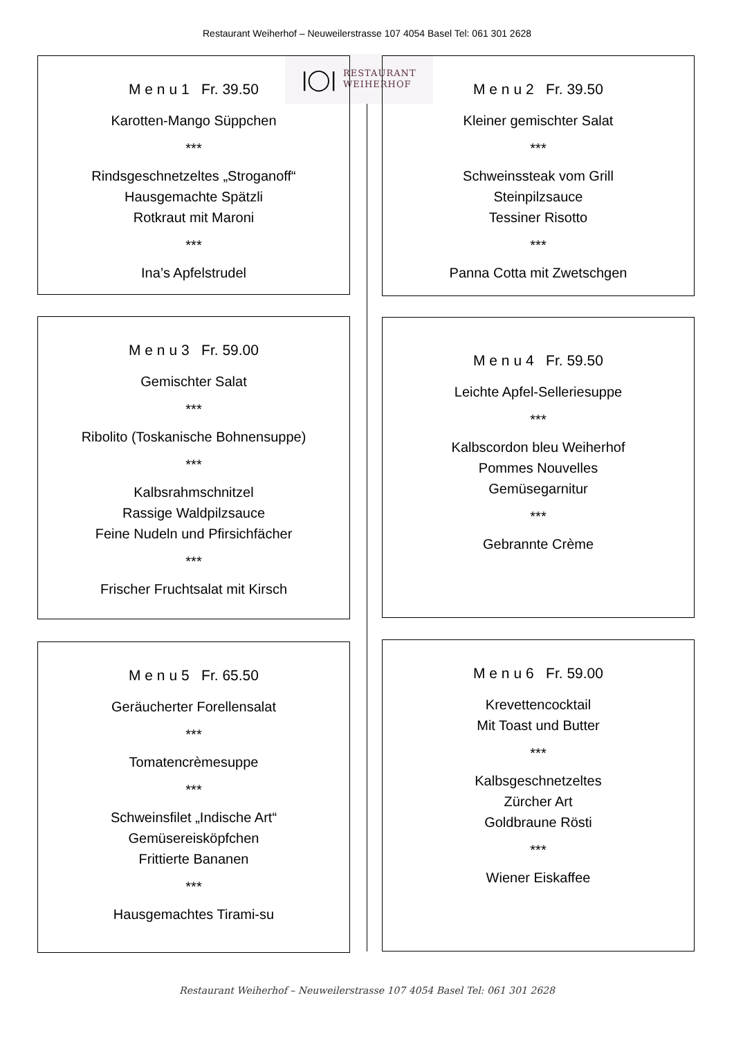Restaurant Weiherhof – Neuweilerstrasse 107 4054 Basel Tel: 061 301 2628
|◯|
RESTAURANT
WEIHERHOF
M e n u 1 Fr. 39.50
Karotten-Mango Süppchen
***
Rindsgeschnetzeltes „Stroganoff“
Hausgemachte Spätzli
Rotkraut mit Maroni
***
Ina’s Apfelstrudel
M e n u 2 Fr. 39.50
Kleiner gemischter Salat
***
Schweinssteak vom Grill
Steinpilzsauce
Tessiner Risotto
***
Panna Cotta mit Zwetschgen
M e n u 3 Fr. 59.00
Gemischter Salat
***
Ribolito (Toskanische Bohnensuppe)
***
Kalbsrahmschnitzel
Rassige Waldpilzsauce
Feine Nudeln und Pfirsichfächer
***
Frischer Fruchtsalat mit Kirsch
M e n u 4 Fr. 59.50
Leichte Apfel-Selleriesuppe
***
Kalbscordon bleu Weiherhof
Pommes Nouvelles
Gemüsegarnitur
***
Gebrannte Crème
M e n u 5 Fr. 65.50
Geräucherter Forellensalat
***
Tomatencrèmesuppe
***
Schweinsfilet „Indische Art“
Gemüsereisköpfchen
Frittierte Bananen
***
Hausgemachtes Tirami-su
M e n u 6 Fr. 59.00
Krevettencocktail
Mit Toast und Butter
***
Kalbsgeschnetzeltes
Zürcher Art
Goldbraune Rösti
***
Wiener Eiskaffee
Restaurant Weiherhof – Neuweilerstrasse 107 4054 Basel Tel: 061 301 2628